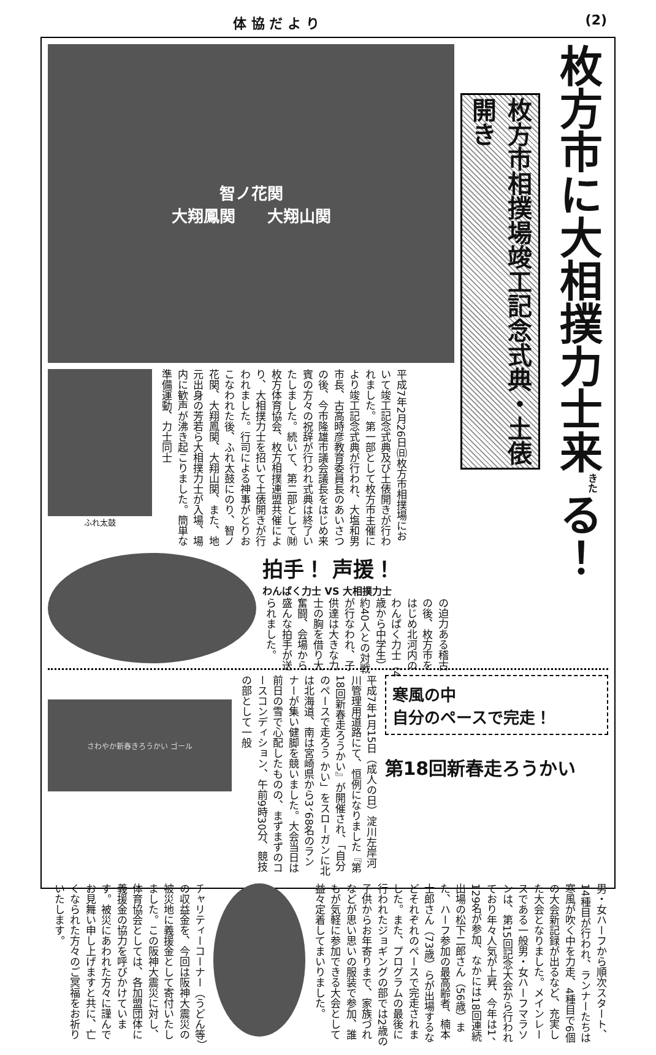体 協 だ よ り (2)
智ノ花関
大翔鳳関　　大翔山関
ふれ太鼓
平成7年2月26日㈰枚方市相撲場において竣工記念式典及び土俵開きが行われました。第一部として枚方市主催により竣工記念式典が行われ、大塩和男市長、古高時彦教育委員長のあいさつの後、今市隆雄市議会議長をはじめ来賓の方々の祝辞が行われ式典は終了いたしました。続いて、第二部として㈶枚方体育協会、枚方相撲連盟共催により、大相撲力士を招いて土俵開きが行われました。行司による神事がとりおこなわれた後、ふれ太鼓にのり、智ノ花関、大翔鳳関、大翔山関、また、地元出身の芳若ら大相撲力士が入場、場内に歓声が沸き起こりました。簡単な準備運動、力士同士
拍手！ 声援！
わんぱく力士 VS 大相撲力士
の迫力ある稽古の後、枚方市をはじめ北河内のわんぱく力士（4歳から中学生）約40人との対戦が行なわれ、子供達は大きな力士の胸を借り大奮闘、会場から盛んな拍手が送られました。
枚方市に大相撲力士来<sup>きた</sup>る！
枚方市相撲場竣工記念式典・土俵開き
さわやか新春きろうかい ゴール
平成7年1月15日（成人の日）淀川左岸河川管理用道路にて、恒例になりました『第18回新春走ろうかい』が開催され、「自分のペースで走ろう かい」をスローガンに北は北海道、南は宮崎県から3、68名のランナーが集い健脚を競いました。大会当日は前日の雪で心配したものの、まずまずのコースコンディション、午前9時30分、競技の部として一般
寒風の中
自分のペースで完走！
第18回新春走ろうかい
男・女ハーフから順次スタート、14種目が行われ、ランナーたちは寒風が吹く中を力走、4種目で6個の大会新記録が出るなど、充実した大会となりました。メインレースである一般男・女ハーフマラソンは、第15回記念大会から行われており年々人気が上昇、今年は1、129名が参加、なかには18回連続出場の松下二郎さん（56歳）また、ハーフ参加の最高齢者、楠本士郎さん（73歳）らが出場するなどそれぞれのペースで完走されました。また、プログラムの最後に行われたジョギングの部では2歳の子供からお年寄りまで、家族づれなどが思い思いの服装で参加、誰もが気軽に参加できる大会として益々定着してまいりました。
チャリティーコーナー（うどん等）の収益金を、今回は阪神大震災の被災地に義援金として寄付いたしました。この阪神大震災に対し、体育協会としては、各加盟団体に義援金の協力を呼びかけています。被災にあわれた方々に謹んでお見舞い申し上げますと共に、亡くなられた方々のご冥福をお祈りいたします。